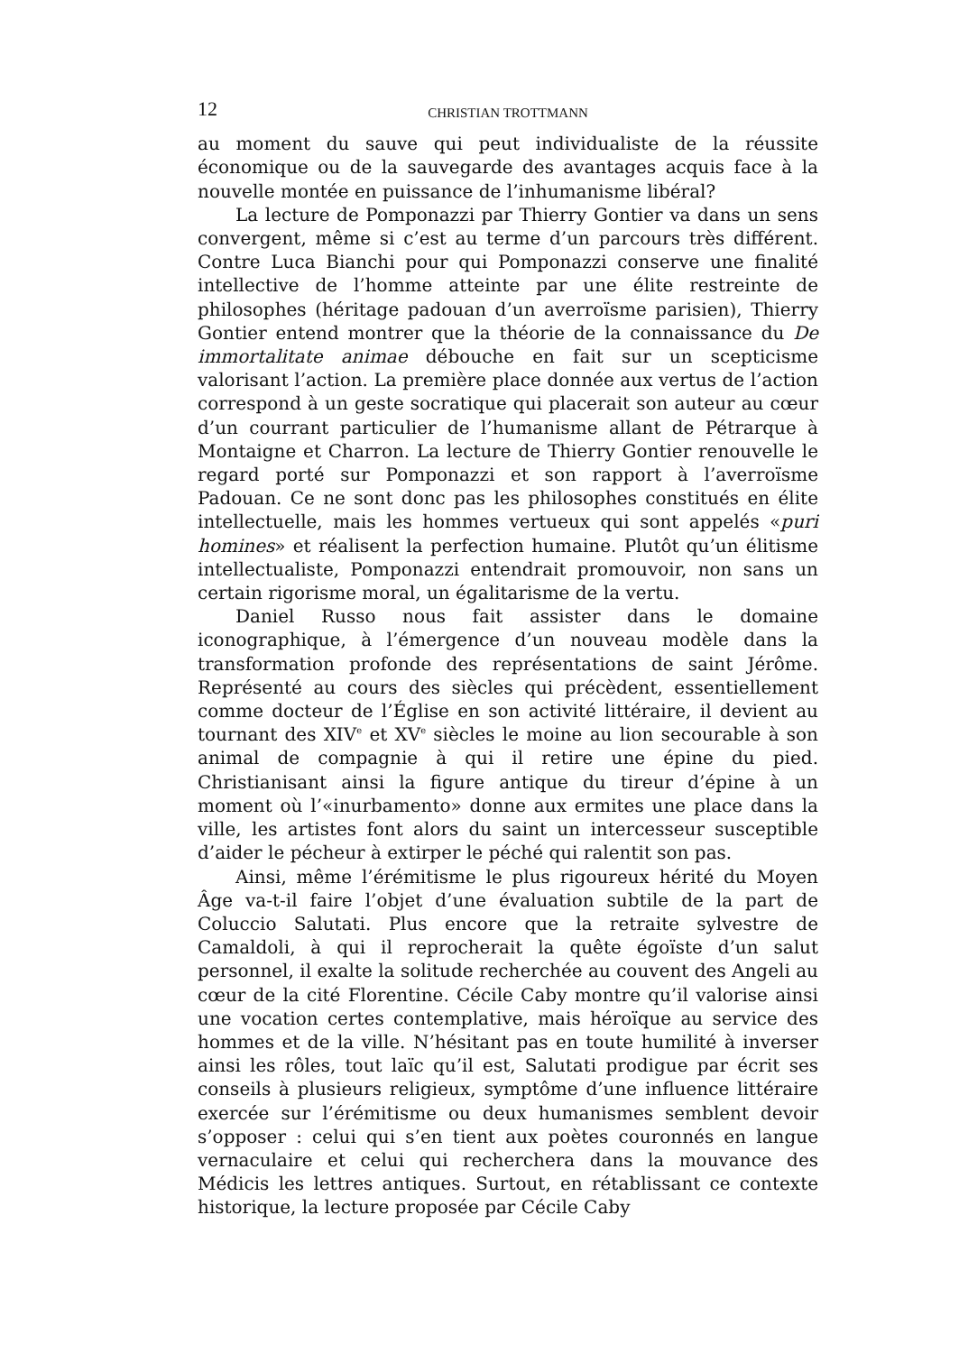12 CHRISTIAN TROTTMANN
au moment du sauve qui peut individualiste de la réussite économique ou de la sauvegarde des avantages acquis face à la nouvelle montée en puissance de l’inhumanisme libéral?
La lecture de Pomponazzi par Thierry Gontier va dans un sens convergent, même si c’est au terme d’un parcours très différent. Contre Luca Bianchi pour qui Pomponazzi conserve une finalité intellective de l’homme atteinte par une élite restreinte de philosophes (héritage padouan d’un averroïsme parisien), Thierry Gontier entend montrer que la théorie de la connaissance du De immortalitate animae débouche en fait sur un scepticisme valorisant l’action. La première place donnée aux vertus de l’action correspond à un geste socratique qui placerait son auteur au cœur d’un courrant particulier de l’humanisme allant de Pétrarque à Montaigne et Charron. La lecture de Thierry Gontier renouvelle le regard porté sur Pomponazzi et son rapport à l’averroïsme Padouan. Ce ne sont donc pas les philosophes constitués en élite intellectuelle, mais les hommes vertueux qui sont appelés «puri homines» et réalisent la perfection humaine. Plutôt qu’un élitisme intellectualiste, Pomponazzi entendrait promouvoir, non sans un certain rigorisme moral, un égalitarisme de la vertu.
Daniel Russo nous fait assister dans le domaine iconographique, à l’émergence d’un nouveau modèle dans la transformation profonde des représentations de saint Jérôme. Représenté au cours des siècles qui précèdent, essentiellement comme docteur de l’Église en son activité littéraire, il devient au tournant des XIV<sup>e</sup> et XV<sup>e</sup> siècles le moine au lion secourable à son animal de compagnie à qui il retire une épine du pied. Christianisant ainsi la figure antique du tireur d’épine à un moment où l’«inurbamento» donne aux ermites une place dans la ville, les artistes font alors du saint un intercesseur susceptible d’aider le pécheur à extirper le péché qui ralentit son pas.
Ainsi, même l’érémitisme le plus rigoureux hérité du Moyen Âge va-t-il faire l’objet d’une évaluation subtile de la part de Coluccio Salutati. Plus encore que la retraite sylvestre de Camaldoli, à qui il reprocherait la quête égoïste d’un salut personnel, il exalte la solitude recherchée au couvent des Angeli au cœur de la cité Florentine. Cécile Caby montre qu’il valorise ainsi une vocation certes contemplative, mais héroïque au service des hommes et de la ville. N’hésitant pas en toute humilité à inverser ainsi les rôles, tout laïc qu’il est, Salutati prodigue par écrit ses conseils à plusieurs religieux, symptôme d’une influence littéraire exercée sur l’érémitisme ou deux humanismes semblent devoir s’opposer : celui qui s’en tient aux poètes couronnés en langue vernaculaire et celui qui recherchera dans la mouvance des Médicis les lettres antiques. Surtout, en rétablissant ce contexte historique, la lecture proposée par Cécile Caby